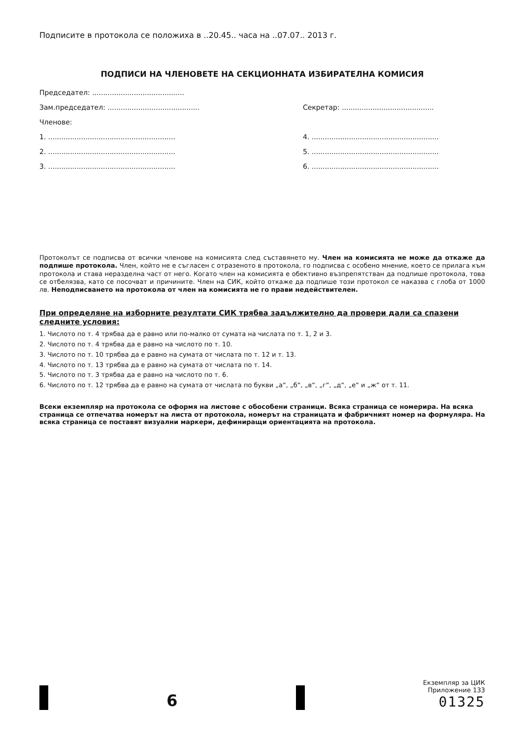Подписите в протокола се положиха в ..20.45.. часа на ..07.07.. 2013 г.
ПОДПИСИ НА ЧЛЕНОВЕТЕ НА СЕКЦИОННАТА ИЗБИРАТЕЛНА КОМИСИЯ
Председател: ..........................................
Зам.председател: .......................................... Секретар: ..........................................
Членове:
1. .......................................................... 4. ..........................................................
2. .......................................................... 5. ..........................................................
3. .......................................................... 6. ..........................................................
Протоколът се подписва от всички членове на комисията след съставянето му. Член на комисията не може да откаже да подпише протокола. Член, който не е съгласен с отразеното в протокола, го подписва с особено мнение, което се прилага към протокола и става неразделна част от него. Когато член на комисията е обективно възпрепятстван да подпише протокола, това се отбелязва, като се посочват и причините. Член на СИК, който откаже да подпише този протокол се наказва с глоба от 1000 лв. Неподписването на протокола от член на комисията не го прави недействителен.
При определяне на изборните резултати СИК трябва задължително да провери дали са спазени следните условия:
1. Числото по т. 4 трябва да е равно или по-малко от сумата на числата по т. 1, 2 и 3.
2. Числото по т. 4 трябва да е равно на числото по т. 10.
3. Числото по т. 10 трябва да е равно на сумата от числата по т. 12 и т. 13.
4. Числото по т. 13 трябва да е равно на сумата от числата по т. 14.
5. Числото по т. 3 трябва да е равно на числото по т. 6.
6. Числото по т. 12 трябва да е равно на сумата от числата по букви „а“, „б“, „в“, „г“, „д“, „е“ и „ж“ от т. 11.
Всеки екземпляр на протокола се оформя на листове с обособени страници. Всяка страница се номерира. На всяка страница се отпечатва номерът на листа от протокола, номерът на страницата и фабричният номер на формуляра. На всяка страница се поставят визуални маркери, дефиниращи ориентацията на протокола.
6
Екземпляр за ЦИК
Приложение 133
01325